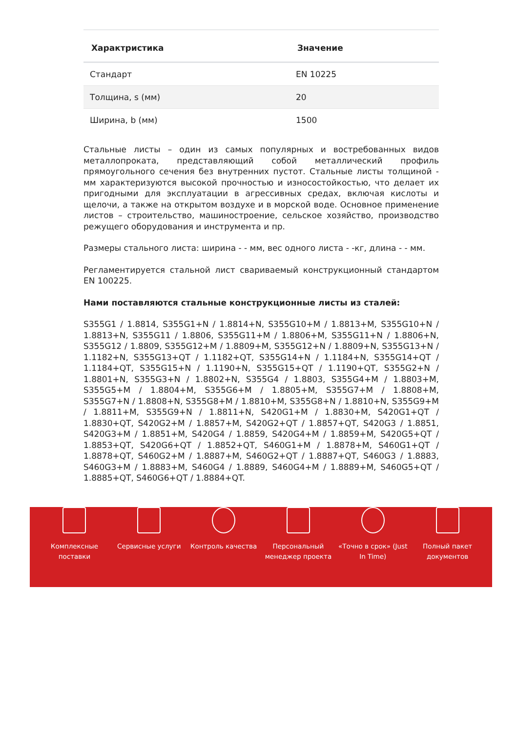| Характристика | Значение |
| --- | --- |
| Стандарт | EN 10225 |
| Толщина, s (мм) | 20 |
| Ширина, b (мм) | 1500 |
Стальные листы – один из самых популярных и востребованных видов металлопроката, представляющий собой металлический профиль прямоугольного сечения без внутренних пустот. Стальные листы толщиной - мм характеризуются высокой прочностью и износостойкостью, что делает их пригодными для эксплуатации в агрессивных средах, включая кислоты и щелочи, а также на открытом воздухе и в морской воде. Основное применение листов – строительство, машиностроение, сельское хозяйство, производство режущего оборудования и инструмента и пр.
Размеры стального листа: ширина - - мм, вес одного листа - -кг, длина - - мм.
Регламентируется стальной лист свариваемый конструкционный стандартом EN 100225.
Нами поставляются стальные конструкционные листы из сталей:
S355G1 / 1.8814, S355G1+N / 1.8814+N, S355G10+M / 1.8813+M, S355G10+N / 1.8813+N, S355G11 / 1.8806, S355G11+M / 1.8806+M, S355G11+N / 1.8806+N, S355G12 / 1.8809, S355G12+M / 1.8809+M, S355G12+N / 1.8809+N, S355G13+N / 1.1182+N, S355G13+QT / 1.1182+QT, S355G14+N / 1.1184+N, S355G14+QT / 1.1184+QT, S355G15+N / 1.1190+N, S355G15+QT / 1.1190+QT, S355G2+N / 1.8801+N, S355G3+N / 1.8802+N, S355G4 / 1.8803, S355G4+M / 1.8803+M, S355G5+M / 1.8804+M, S355G6+M / 1.8805+M, S355G7+M / 1.8808+M, S355G7+N / 1.8808+N, S355G8+M / 1.8810+M, S355G8+N / 1.8810+N, S355G9+M / 1.8811+M, S355G9+N / 1.8811+N, S420G1+M / 1.8830+M, S420G1+QT / 1.8830+QT, S420G2+M / 1.8857+M, S420G2+QT / 1.8857+QT, S420G3 / 1.8851, S420G3+M / 1.8851+M, S420G4 / 1.8859, S420G4+M / 1.8859+M, S420G5+QT / 1.8853+QT, S420G6+QT / 1.8852+QT, S460G1+M / 1.8878+M, S460G1+QT / 1.8878+QT, S460G2+M / 1.8887+M, S460G2+QT / 1.8887+QT, S460G3 / 1.8883, S460G3+M / 1.8883+M, S460G4 / 1.8889, S460G4+M / 1.8889+M, S460G5+QT / 1.8885+QT, S460G6+QT / 1.8884+QT.
Комплексные
поставки
Сервисные услуги Контроль качества Персональный
менеджер проекта
«Точно в срок» (Just
In Time)
Полный пакет
документов